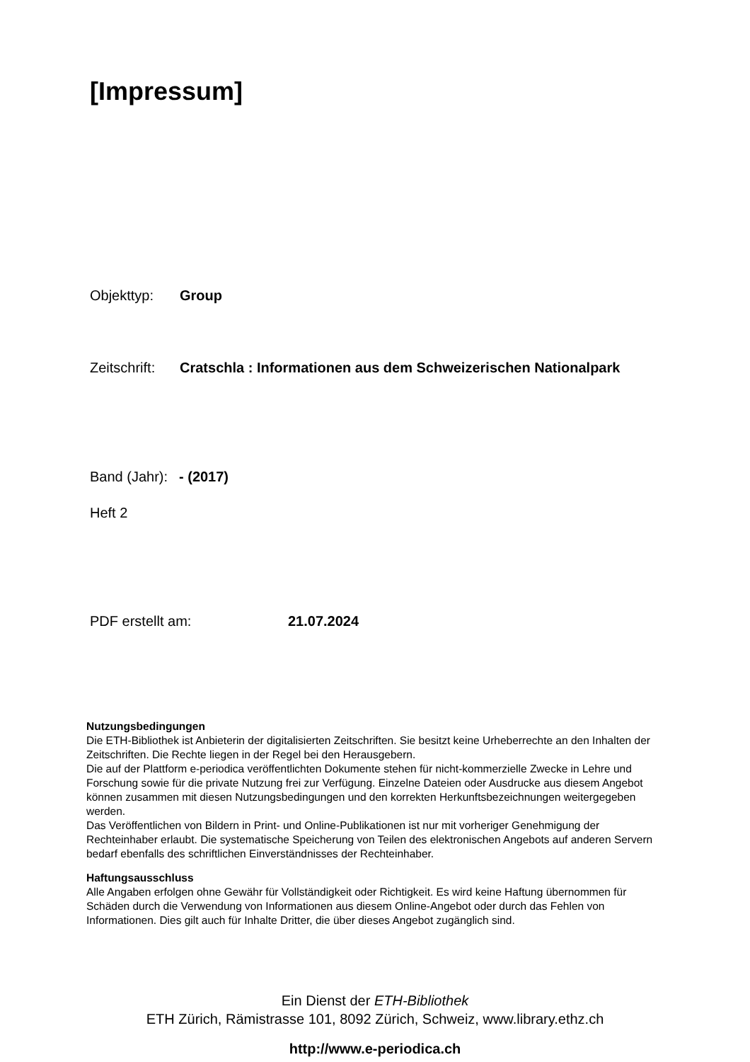[Impressum]
Objekttyp: Group
Zeitschrift: Cratschla : Informationen aus dem Schweizerischen Nationalpark
Band (Jahr): - (2017)
Heft 2
PDF erstellt am: 21.07.2024
Nutzungsbedingungen
Die ETH-Bibliothek ist Anbieterin der digitalisierten Zeitschriften. Sie besitzt keine Urheberrechte an den Inhalten der Zeitschriften. Die Rechte liegen in der Regel bei den Herausgebern.
Die auf der Plattform e-periodica veröffentlichten Dokumente stehen für nicht-kommerzielle Zwecke in Lehre und Forschung sowie für die private Nutzung frei zur Verfügung. Einzelne Dateien oder Ausdrucke aus diesem Angebot können zusammen mit diesen Nutzungsbedingungen und den korrekten Herkunftsbezeichnungen weitergegeben werden.
Das Veröffentlichen von Bildern in Print- und Online-Publikationen ist nur mit vorheriger Genehmigung der Rechteinhaber erlaubt. Die systematische Speicherung von Teilen des elektronischen Angebots auf anderen Servern bedarf ebenfalls des schriftlichen Einverständnisses der Rechteinhaber.
Haftungsausschluss
Alle Angaben erfolgen ohne Gewähr für Vollständigkeit oder Richtigkeit. Es wird keine Haftung übernommen für Schäden durch die Verwendung von Informationen aus diesem Online-Angebot oder durch das Fehlen von Informationen. Dies gilt auch für Inhalte Dritter, die über dieses Angebot zugänglich sind.
Ein Dienst der ETH-Bibliothek
ETH Zürich, Rämistrasse 101, 8092 Zürich, Schweiz, www.library.ethz.ch
http://www.e-periodica.ch